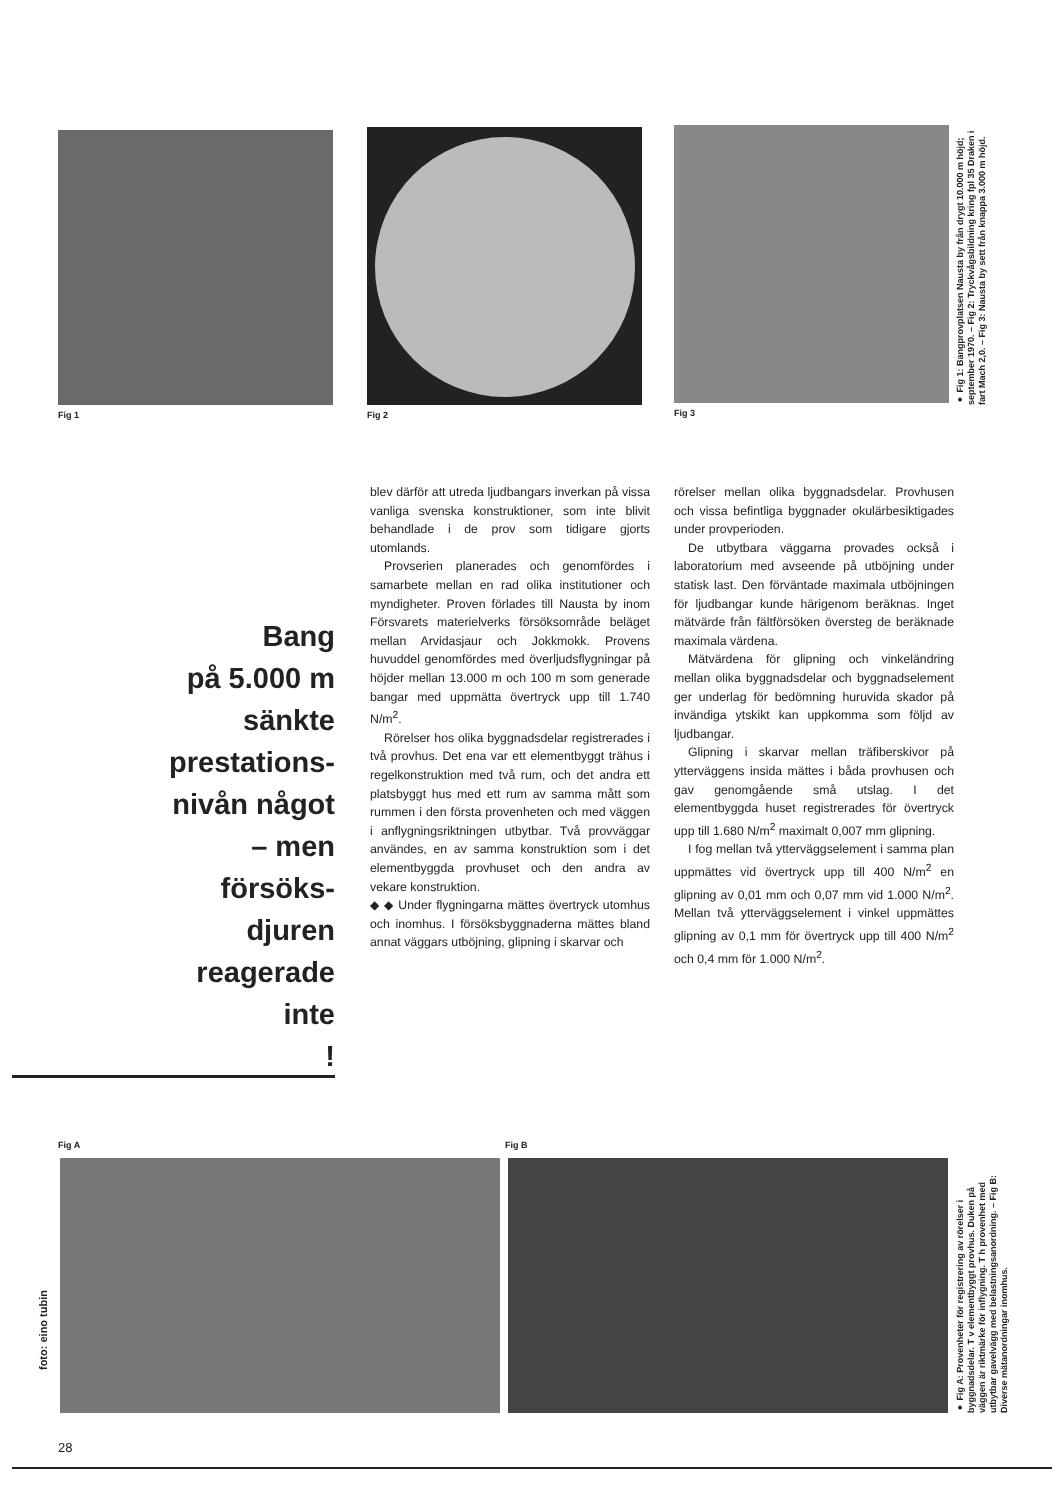Fig 1 Fig 2 Fig 3
● Fig 1: Bangprovplatsen Nausta by från drygt 10.000 m höjd; september 1970. – Fig 2: Tryckvågsbildning kring fpl 35 Draken i fart Mach 2,0. – Fig 3: Nausta by sett från knappa 3.000 m höjd.
Bang
på 5.000 m
sänkte
prestations-
nivån något
– men
försöks-
djuren
reagerade
inte
!
blev därför att utreda ljudbangars inverkan på vissa vanliga svenska konstruktioner, som inte blivit behandlade i de prov som tidigare gjorts utomlands.
Provserien planerades och genomfördes i samarbete mellan en rad olika institutioner och myndigheter. Proven förlades till Nausta by inom Försvarets materielverks försöksområde beläget mellan Arvidasjaur och Jokkmokk. Provens huvuddel genomfördes med överljudsflygningar på höjder mellan 13.000 m och 100 m som generade bangar med uppmätta övertryck upp till 1.740 N/m<sup>2</sup>.
Rörelser hos olika byggnadsdelar registrerades i två provhus. Det ena var ett elementbyggt trähus i regelkonstruktion med två rum, och det andra ett platsbyggt hus med ett rum av samma mått som rummen i den första provenheten och med väggen i anflygningsriktningen utbytbar. Två provväggar användes, en av samma konstruktion som i det elementbyggda provhuset och den andra av vekare konstruktion.
◆ ◆ Under flygningarna mättes övertryck utomhus och inomhus. I försöksbyggnaderna mättes bland annat väggars utböjning, glipning i skarvar och
rörelser mellan olika byggnadsdelar. Provhusen och vissa befintliga byggnader okulärbesiktigades under provperioden.
De utbytbara väggarna provades också i laboratorium med avseende på utböjning under statisk last. Den förväntade maximala utböjningen för ljudbangar kunde härigenom beräknas. Inget mätvärde från fältförsöken översteg de beräknade maximala värdena.
Mätvärdena för glipning och vinkeländring mellan olika byggnadsdelar och byggnadselement ger underlag för bedömning huruvida skador på invändiga ytskikt kan uppkomma som följd av ljudbangar.
Glipning i skarvar mellan träfiberskivor på ytterväggens insida mättes i båda provhusen och gav genomgående små utslag. I det elementbyggda huset registrerades för övertryck upp till 1.680 N/m<sup>2</sup> maximalt 0,007 mm glipning.
I fog mellan två ytterväggselement i samma plan uppmättes vid övertryck upp till 400 N/m<sup>2</sup> en glipning av 0,01 mm och 0,07 mm vid 1.000 N/m<sup>2</sup>. Mellan två ytterväggselement i vinkel uppmättes glipning av 0,1 mm för övertryck upp till 400 N/m<sup>2</sup> och 0,4 mm för 1.000 N/m<sup>2</sup>.
Fig A Fig B
foto: eino tubin
● Fig A: Provenheter för registrering av rörelser i byggnadsdelar. T v elementbyggt provhus. Duken på väggen är riktmärke för inflygning. T h provenhet med utbytbar gavelvägg med belastningsanordning. – Fig B: Diverse mätanordningar inomhus.
28